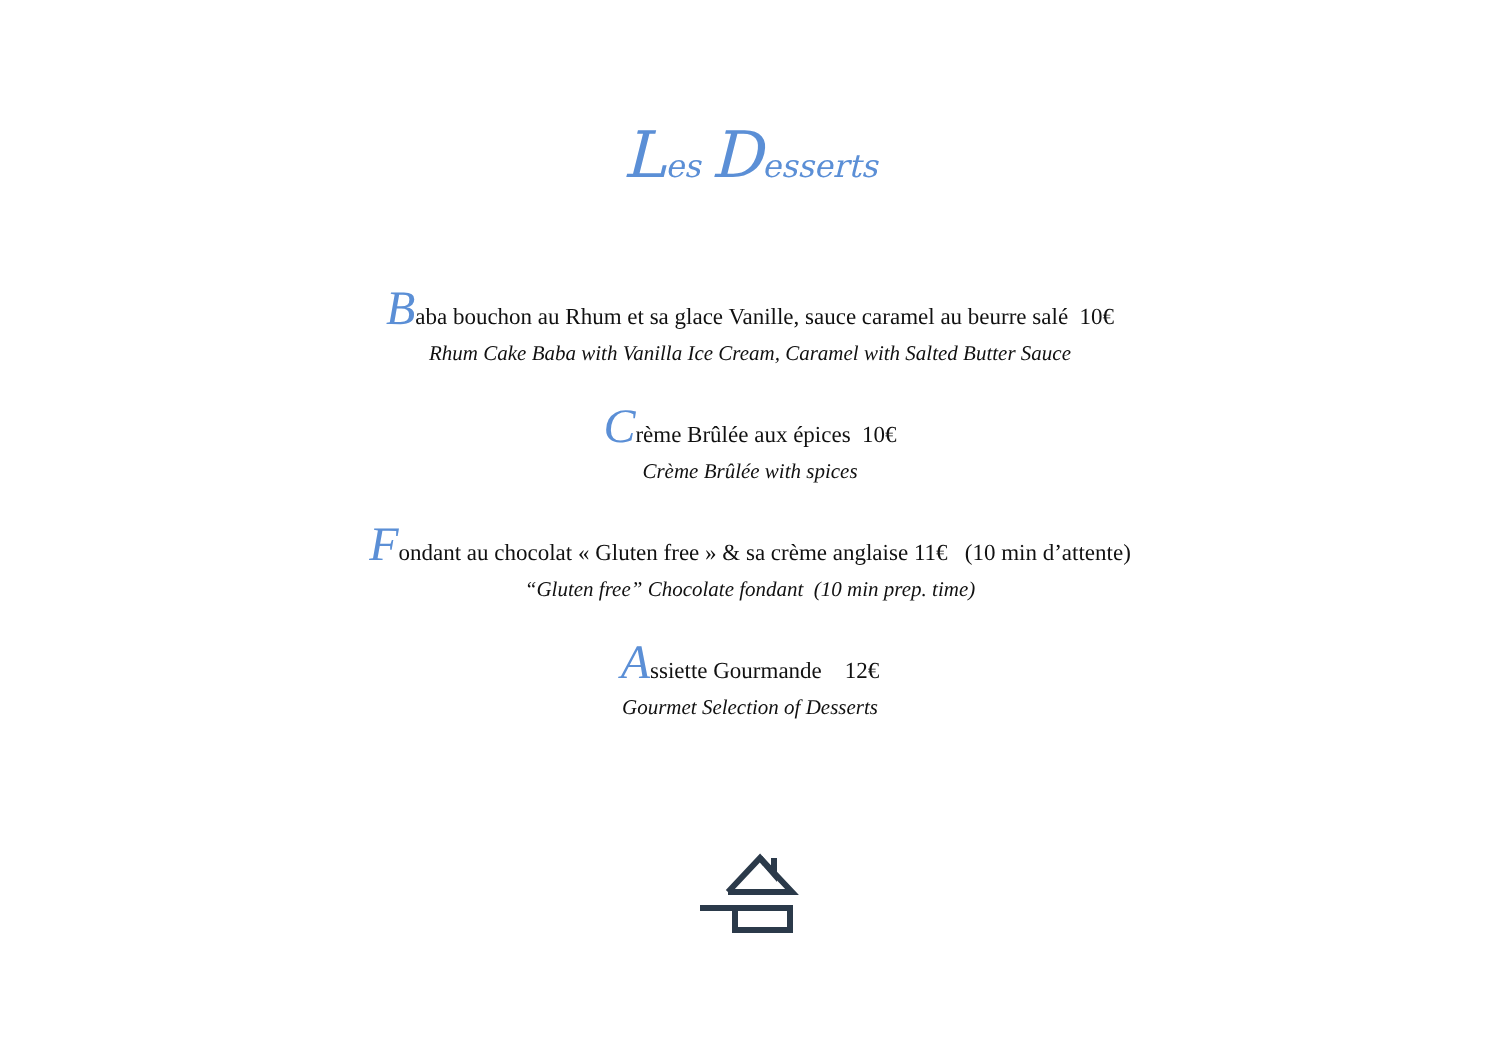Les Desserts
Baba bouchon au Rhum et sa glace Vanille, sauce caramel au beurre salé 10€
Rhum Cake Baba with Vanilla Ice Cream, Caramel with Salted Butter Sauce
Crème Brûlée aux épices 10€
Crème Brûlée with spices
Fondant au chocolat « Gluten free » & sa crème anglaise 11€ (10 min d’attente)
“Gluten free” Chocolate fondant (10 min prep. time)
Assiette Gourmande 12€
Gourmet Selection of Desserts